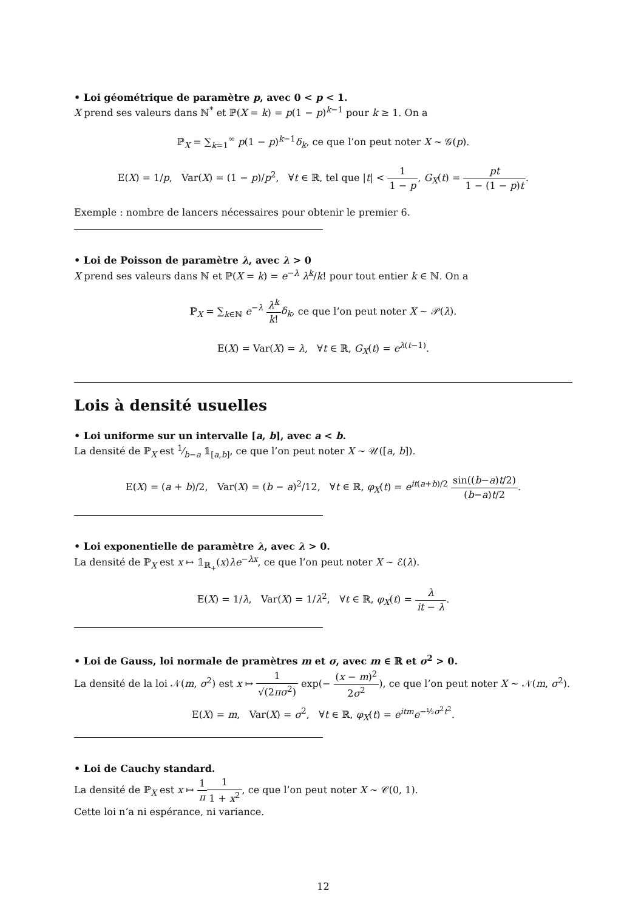• Loi géométrique de paramètre p, avec 0 < p < 1.
X prend ses valeurs dans ℕ<sup>*</sup> et ℙ(X = k) = p(1 − p)<sup>k−1</sup> pour k ≥ 1. On a
ℙ<sub>X</sub> = ∑<sub>k=1</sub><sup>∞</sup> p(1 − p)<sup>k−1</sup>δ<sub>k</sub>, ce que l’on peut noter X ∼ 𝒢(p).
E(X) = 1/p, Var(X) = (1 − p)/p<sup>2</sup>, ∀t ∈ ℝ, tel que |t| < 1 1 − p, G<sub>X</sub>(t) = pt 1 − (1 − p)t.
Exemple : nombre de lancers nécessaires pour obtenir le premier 6.
• Loi de Poisson de paramètre λ, avec λ > 0
X prend ses valeurs dans ℕ et ℙ(X = k) = e<sup>−λ</sup> λ<sup>k</sup>/k! pour tout entier k ∈ ℕ. On a
ℙ<sub>X</sub> = ∑<sub>k∈ℕ</sub> e<sup>−λ</sup> λ<sup>k</sup> k!δ<sub>k</sub>, ce que l’on peut noter X ∼ 𝒫(λ).
E(X) = Var(X) = λ, ∀t ∈ ℝ, G<sub>X</sub>(t) = e<sup>λ(t−1)</sup>.
Lois à densité usuelles
• Loi uniforme sur un intervalle [a, b], avec a < b.
La densité de ℙ<sub>X</sub> est 1⁄b−a 𝟙<sub>[a,b]</sub>, ce que l’on peut noter X ∼ 𝒰([a, b]).
E(X) = (a + b)/2, Var(X) = (b − a)<sup>2</sup>/12, ∀t ∈ ℝ, φ<sub>X</sub>(t) = e<sup>it(a+b)/2</sup> sin((b−a)t/2) (b−a)t/2.
• Loi exponentielle de paramètre λ, avec λ > 0.
La densité de ℙ<sub>X</sub> est x ↦ 𝟙<sub>ℝ<sub>+</sub></sub>(x)λe<sup>−λx</sup>, ce que l’on peut noter X ∼ ℰ(λ).
E(X) = 1/λ, Var(X) = 1/λ<sup>2</sup>, ∀t ∈ ℝ, φ<sub>X</sub>(t) = λ it − λ.
• Loi de Gauss, loi normale de pramètres m et σ, avec m ∈ ℝ et σ<sup>2</sup> > 0.
La densité de la loi 𝒩(m, σ<sup>2</sup>) est x ↦ 1 √(2πσ<sup>2</sup>) exp(− (x − m)<sup>2</sup> 2σ<sup>2</sup>), ce que l’on peut noter X ∼ 𝒩(m, σ<sup>2</sup>).
E(X) = m, Var(X) = σ<sup>2</sup>, ∀t ∈ ℝ, φ<sub>X</sub>(t) = e<sup>itm</sup>e<sup>−½σ<sup>2</sup>t<sup>2</sup></sup>.
• Loi de Cauchy standard.
La densité de ℙ<sub>X</sub> est x ↦ 1 π 1 1 + x<sup>2</sup>, ce que l’on peut noter X ∼ 𝒞(0, 1).
Cette loi n’a ni espérance, ni variance.
12